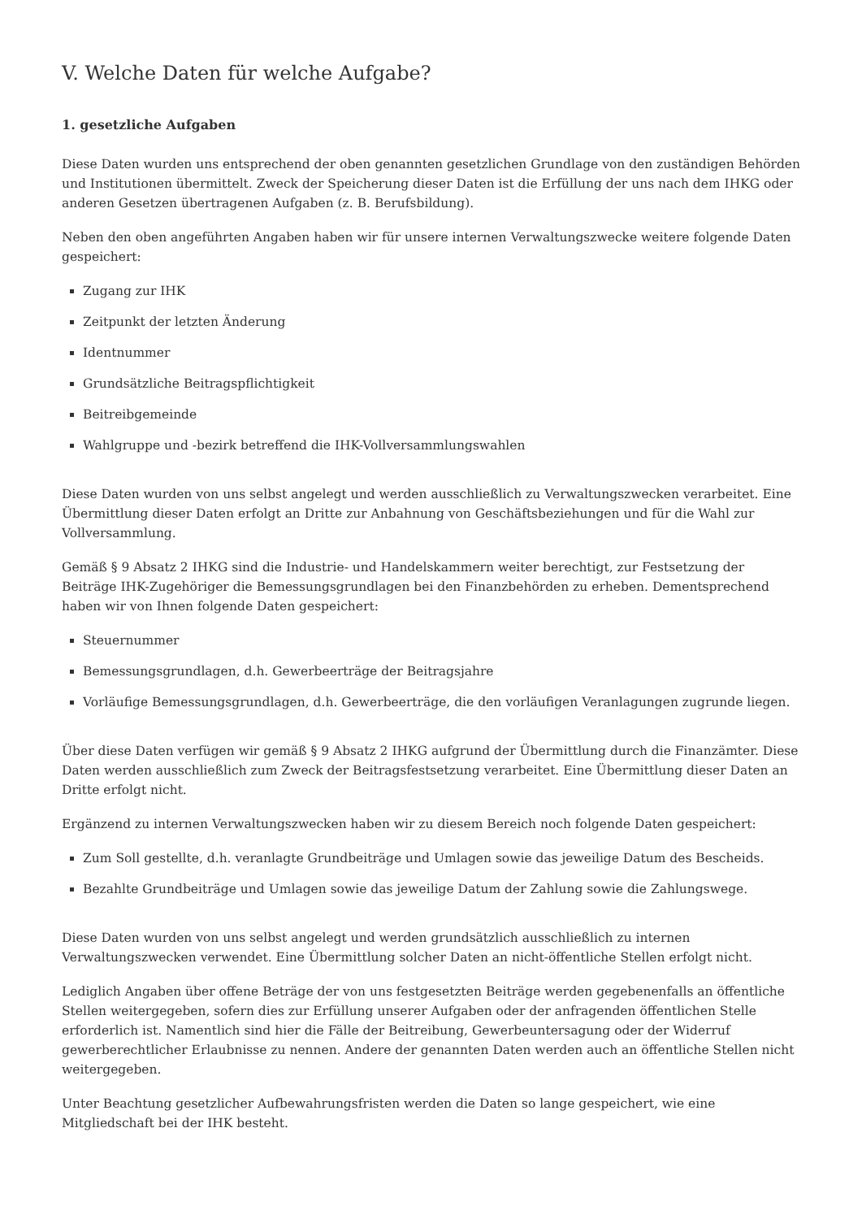V. Welche Daten für welche Aufgabe?
1. gesetzliche Aufgaben
Diese Daten wurden uns entsprechend der oben genannten gesetzlichen Grundlage von den zuständigen Behörden und Institutionen übermittelt. Zweck der Speicherung dieser Daten ist die Erfüllung der uns nach dem IHKG oder anderen Gesetzen übertragenen Aufgaben (z. B. Berufsbildung).
Neben den oben angeführten Angaben haben wir für unsere internen Verwaltungszwecke weitere folgende Daten gespeichert:
Zugang zur IHK
Zeitpunkt der letzten Änderung
Identnummer
Grundsätzliche Beitragspflichtigkeit
Beitreibgemeinde
Wahlgruppe und -bezirk betreffend die IHK-Vollversammlungswahlen
Diese Daten wurden von uns selbst angelegt und werden ausschließlich zu Verwaltungszwecken verarbeitet. Eine Übermittlung dieser Daten erfolgt an Dritte zur Anbahnung von Geschäftsbeziehungen und für die Wahl zur Vollversammlung.
Gemäß § 9 Absatz 2 IHKG sind die Industrie- und Handelskammern weiter berechtigt, zur Festsetzung der Beiträge IHK-Zugehöriger die Bemessungsgrundlagen bei den Finanzbehörden zu erheben. Dementsprechend haben wir von Ihnen folgende Daten gespeichert:
Steuernummer
Bemessungsgrundlagen, d.h. Gewerbeerträge der Beitragsjahre
Vorläufige Bemessungsgrundlagen, d.h. Gewerbeerträge, die den vorläufigen Veranlagungen zugrunde liegen.
Über diese Daten verfügen wir gemäß § 9 Absatz 2 IHKG aufgrund der Übermittlung durch die Finanzämter. Diese Daten werden ausschließlich zum Zweck der Beitragsfestsetzung verarbeitet. Eine Übermittlung dieser Daten an Dritte erfolgt nicht.
Ergänzend zu internen Verwaltungszwecken haben wir zu diesem Bereich noch folgende Daten gespeichert:
Zum Soll gestellte, d.h. veranlagte Grundbeiträge und Umlagen sowie das jeweilige Datum des Bescheids.
Bezahlte Grundbeiträge und Umlagen sowie das jeweilige Datum der Zahlung sowie die Zahlungswege.
Diese Daten wurden von uns selbst angelegt und werden grundsätzlich ausschließlich zu internen Verwaltungszwecken verwendet. Eine Übermittlung solcher Daten an nicht-öffentliche Stellen erfolgt nicht.
Lediglich Angaben über offene Beträge der von uns festgesetzten Beiträge werden gegebenenfalls an öffentliche Stellen weitergegeben, sofern dies zur Erfüllung unserer Aufgaben oder der anfragenden öffentlichen Stelle erforderlich ist. Namentlich sind hier die Fälle der Beitreibung, Gewerbeuntersagung oder der Widerruf gewerberechtlicher Erlaubnisse zu nennen. Andere der genannten Daten werden auch an öffentliche Stellen nicht weitergegeben.
Unter Beachtung gesetzlicher Aufbewahrungsfristen werden die Daten so lange gespeichert, wie eine Mitgliedschaft bei der IHK besteht.